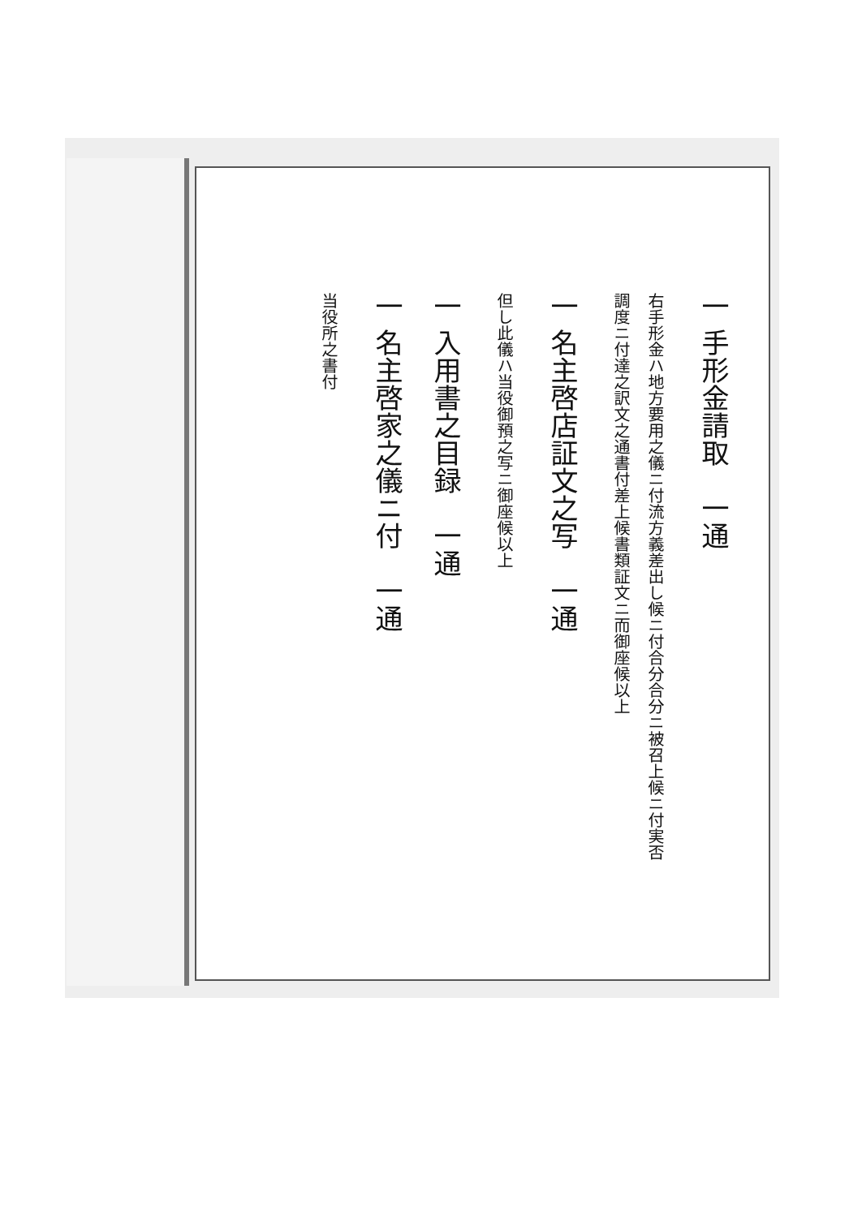一 手形金請取　一通
右手形金ハ地方要用之儀ニ付流方義差出し候ニ付合分合分ニ被召上候ニ付実否調度ニ付達之訳文之通書付差上候書類証文ニ而御座候以上
一 名主啓店証文之写　一通
但し此儀ハ当役御預之写ニ御座候以上
一 入用書之目録　一通
一 名主啓家之儀ニ付　一通
当役所之書付